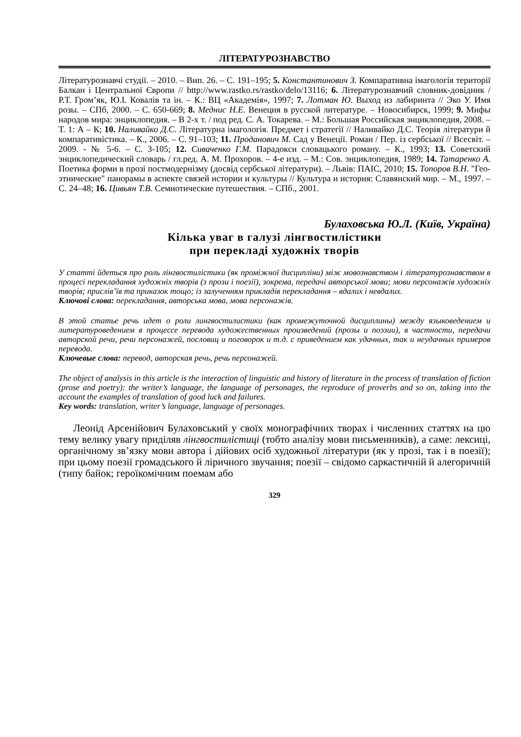ЛІТЕРАТУРОЗНАВСТВО
Літературознавчі студії. – 2010. – Вип. 26. – С. 191–195; 5. Константинович З. Компаративна імагологія території Балкан і Центральної Європи // http://www.rastko.rs/rastko/delo/13116; 6. Літературознавчий словник-довідник / Р.Т. Гром’як, Ю.І. Ковалів та ін. – К.: ВЦ «Академія», 1997; 7. Лотман Ю. Выход из лабиринта // Эко У. Имя розы. – СПб, 2000. – С. 650-669; 8. Меднис Н.Е. Венеция в русской литературе. – Новосибирск, 1999; 9. Мифы народов мира: энциклопедия. – В 2-х т. / под ред. С. А. Токарева. – М.: Большая Российская энциклопедия, 2008. – Т. 1: А – К; 10. Наливайко Д.С. Літературна імагологія. Предмет і стратегії // Наливайко Д.С. Теорія літератури й компаративістика. – К., 2006. – С. 91–103; 11. Проданович М. Сад у Венеції. Роман / Пер. із сербської // Всесвіт. – 2009. - № 5-6. – С. 3-105; 12. Сиваченко Г.М. Парадокси словацького роману. – К., 1993; 13. Советский энциклопедический словарь / гл.ред. А. М. Прохоров. – 4-е изд. – М.: Сов. энциклопедия, 1989; 14. Татаренко А. Поетика форми в прозі постмодернізму (досвід сербської літератури). – Львів: ПАІС, 2010; 15. Топоров В.Н. "Гео-этнические" панорамы в аспекте связей истории и культуры // Культура и история: Славянский мир. – М., 1997. – С. 24–48; 16. Цивьян Т.В. Семиотические путешествия. – СПб., 2001.
Булаховська Ю.Л. (Київ, Україна)
Кілька уваг в галузі лінгвостилістики
при перекладі художніх творів
У статті йдеться про роль лінгвостилістики (як проміжної дисципліни) між мовознавством і літературознавством в процесі перекладання художніх творів (з прози і поезії), зокрема, передачі авторської мови; мови персонажів художніх творів; прислів’їв та приказок тощо; із залученням прикладів перекладання – вдалих і невдалих.
Ключові слова: перекладання, авторська мова, мова персонажів.
В этой статье речь идет о роли лингвостилистики (как промежуточной дисциплины) между языковедением и литературоведением в процессе перевода художественных произведений (прозы и поэзии), в частности, передачи авторской речи, речи персонажей, пословиц и поговорок и т.д. с приведением как удачных, так и неудачных примеров перевода.
Ключевые слова: перевод, авторская речь, речь персонажей.
The object of analysis in this article is the interaction of linguistic and history of literature in the process of translation of fiction (prose and poetry): the writer’s language, the language of personages, the reproduce of proverbs and so on, taking into the account the examples of translation of good luck and failures.
Key words: translation, writer’s language, language of personages.
Леонід Арсенійович Булаховський у своїх монографічних творах і численних статтях на цю тему велику увагу приділяв лінгвостилістиці (тобто аналізу мови письменників), а саме: лексиці, органічному зв’язку мови автора і дійових осіб художньої літератури (як у прозі, так і в поезії); при цьому поезії громадського й ліричного звучання; поезії – свідомо саркастичній й алегоричній (типу байок; героїкомічним поемам або
329